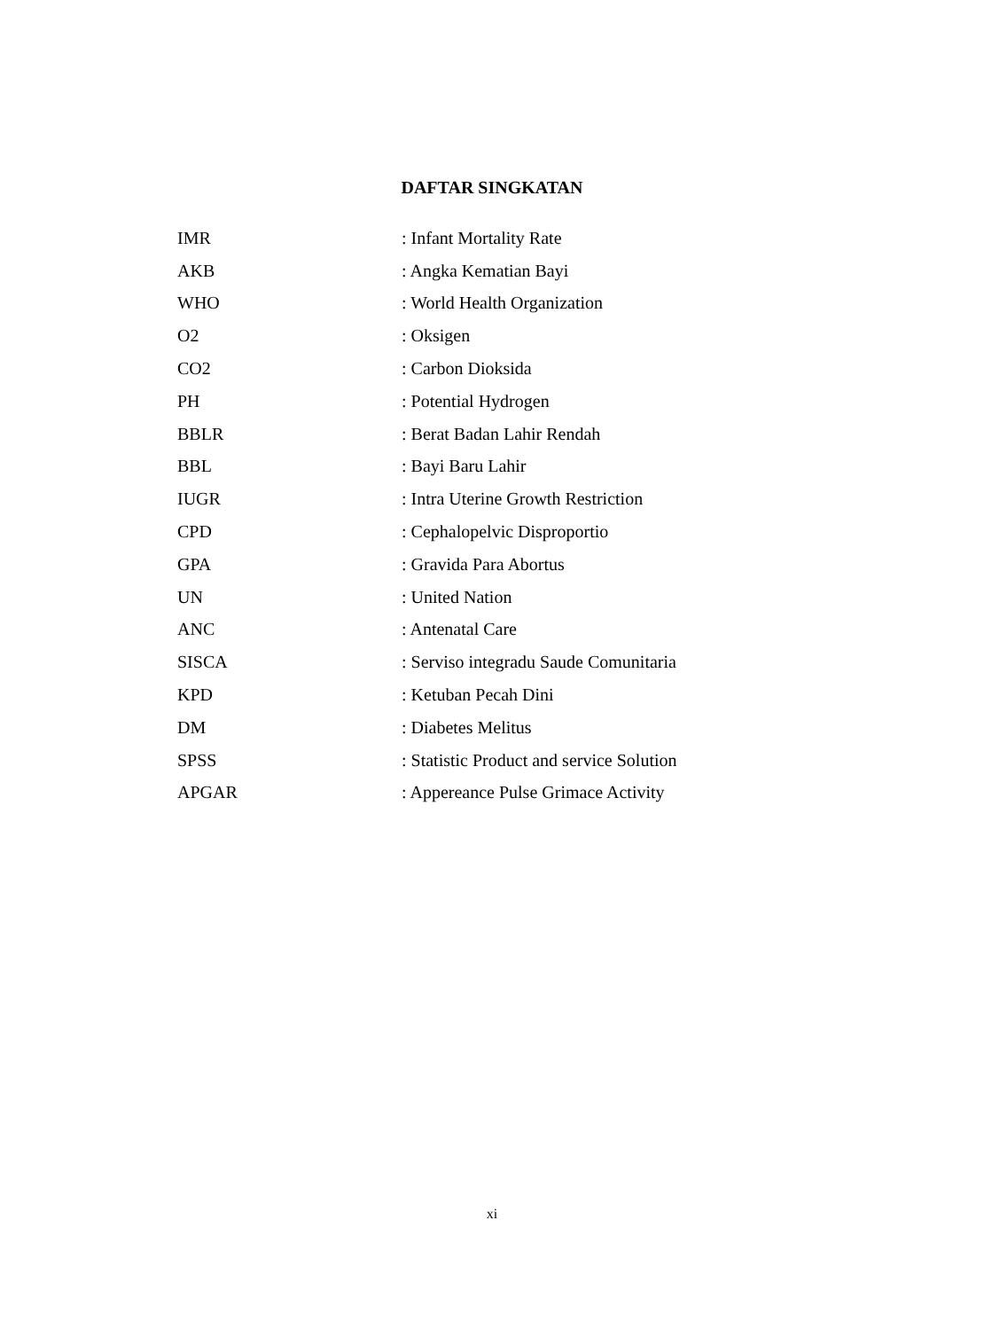DAFTAR SINGKATAN
| IMR | : Infant Mortality Rate |
| AKB | : Angka Kematian Bayi |
| WHO | : World Health Organization |
| O2 | : Oksigen |
| CO2 | : Carbon Dioksida |
| PH | : Potential Hydrogen |
| BBLR | : Berat Badan Lahir Rendah |
| BBL | : Bayi Baru Lahir |
| IUGR | : Intra Uterine Growth Restriction |
| CPD | : Cephalopelvic Disproportio |
| GPA | : Gravida Para Abortus |
| UN | : United Nation |
| ANC | : Antenatal Care |
| SISCA | : Serviso integradu Saude Comunitaria |
| KPD | : Ketuban Pecah Dini |
| DM | : Diabetes Melitus |
| SPSS | : Statistic Product and service Solution |
| APGAR | : Appereance Pulse Grimace Activity |
xi